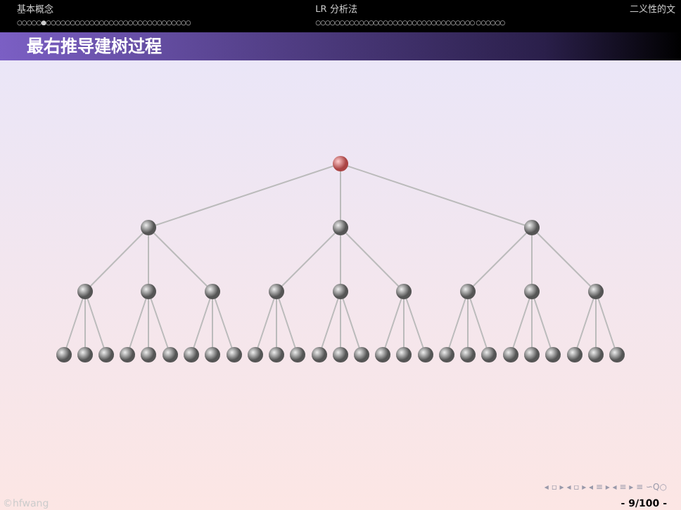基本概念
○○○○○●○○○○○○○○○○○○○○○○○○○○○○○○○○○○○○
LR 分析法
○○○○○○○○○○○○○○○○○○○○○○○○○○○○○○○○○ ○○○○○○
二义性的文
最右推导建树过程
◂ ▫ ▸ ◂ ▫ ▸ ◂ ≡ ▸ ◂ ≡ ▸ ≡ ∽Q○
©hfwang - 9/100 -